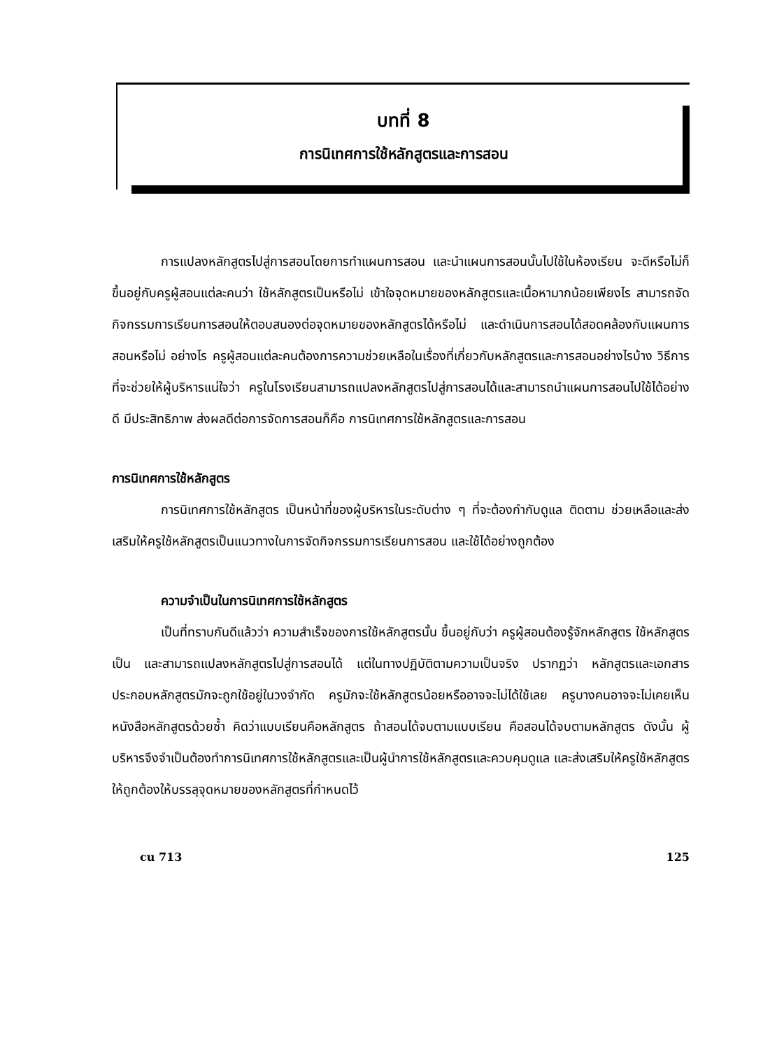บทที่ 8
การนิเทศการใช้หลักสูตรและการสอน
การแปลงหลักสูตรไปสู่การสอนโดยการทำแผนการสอน และนำแผนการสอนนั้นไปใช้ในห้องเรียน จะดีหรือไม่ก็ขึ้นอยู่กับครูผู้สอนแต่ละคนว่า ใช้หลักสูตรเป็นหรือไม่ เข้าใจจุดหมายของหลักสูตรและเนื้อหามากน้อยเพียงไร สามารถจัดกิจกรรมการเรียนการสอนให้ตอบสนองต่อจุดหมายของหลักสูตรได้หรือไม่ และดำเนินการสอนได้สอดคล้องกับแผนการสอนหรือไม่ อย่างไร ครูผู้สอนแต่ละคนต้องการความช่วยเหลือในเรื่องที่เกี่ยวกับหลักสูตรและการสอนอย่างไรบ้าง วิธีการที่จะช่วยให้ผู้บริหารแน่ใจว่า ครูในโรงเรียนสามารถแปลงหลักสูตรไปสู่การสอนได้และสามารถนำแผนการสอนไปใช้ได้อย่างดี มีประสิทธิภาพ ส่งผลดีต่อการจัดการสอนก็คือ การนิเทศการใช้หลักสูตรและการสอน
การนิเทศการใช้หลักสูตร
การนิเทศการใช้หลักสูตร เป็นหน้าที่ของผู้บริหารในระดับต่าง ๆ ที่จะต้องกำกับดูแล ติดตาม ช่วยเหลือและส่งเสริมให้ครูใช้หลักสูตรเป็นแนวทางในการจัดกิจกรรมการเรียนการสอน และใช้ได้อย่างถูกต้อง
ความจำเป็นในการนิเทศการใช้หลักสูตร
เป็นที่ทราบกันดีแล้วว่า ความสำเร็จของการใช้หลักสูตรนั้น ขึ้นอยู่กับว่า ครูผู้สอนต้องรู้จักหลักสูตร ใช้หลักสูตรเป็น และสามารถแปลงหลักสูตรไปสู่การสอนได้ แต่ในทางปฏิบัติตามความเป็นจริง ปรากฏว่า หลักสูตรและเอกสารประกอบหลักสูตรมักจะถูกใช้อยู่ในวงจำกัด ครูมักจะใช้หลักสูตรน้อยหรืออาจจะไม่ได้ใช้เลย ครูบางคนอาจจะไม่เคยเห็นหนังสือหลักสูตรด้วยซ้ำ คิดว่าแบบเรียนคือหลักสูตร ถ้าสอนได้จบตามแบบเรียน คือสอนได้จบตามหลักสูตร ดังนั้น ผู้บริหารจึงจำเป็นต้องทำการนิเทศการใช้หลักสูตรและเป็นผู้นำการใช้หลักสูตรและควบคุมดูแล และส่งเสริมให้ครูใช้หลักสูตรให้ถูกต้องให้บรรลุจุดหมายของหลักสูตรที่กำหนดไว้
cu 713 125